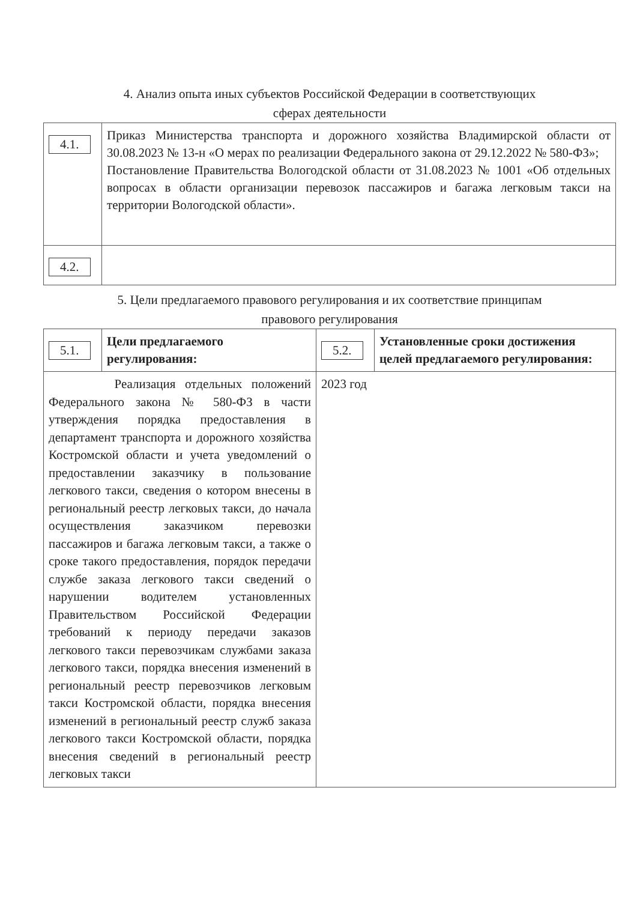4. Анализ опыта иных субъектов Российской Федерации в соответствующих
сферах деятельности
| 4.1. | Приказ Министерства транспорта и дорожного хозяйства Владимирской области от 30.08.2023 № 13-н «О мерах по реализации Федерального закона от 29.12.2022 № 580-ФЗ»; Постановление Правительства Вологодской области от 31.08.2023 № 1001 «Об отдельных вопросах в области организации перевозок пассажиров и багажа легковым такси на территории Вологодской области». |
| 4.2. | |
5. Цели предлагаемого правового регулирования и их соответствие принципам
правового регулирования
| 5.1. | Цели предлагаемого регулирования: | 5.2. | Установленные сроки достижения целей предлагаемого регулирования: |
| Реализация отдельных положений Федерального закона № 580-ФЗ в части утверждения порядка предоставления в департамент транспорта и дорожного хозяйства Костромской области и учета уведомлений о предоставлении заказчику в пользование легкового такси, сведения о котором внесены в региональный реестр легковых такси, до начала осуществления заказчиком перевозки пассажиров и багажа легковым такси, а также о сроке такого предоставления, порядок передачи службе заказа легкового такси сведений о нарушении водителем установленных Правительством Российской Федерации требований к периоду передачи заказов легкового такси перевозчикам службами заказа легкового такси, порядка внесения изменений в региональный реестр перевозчиков легковым такси Костромской области, порядка внесения изменений в региональный реестр служб заказа легкового такси Костромской области, порядка внесения сведений в региональный реестр легковых такси | | 2023 год | |